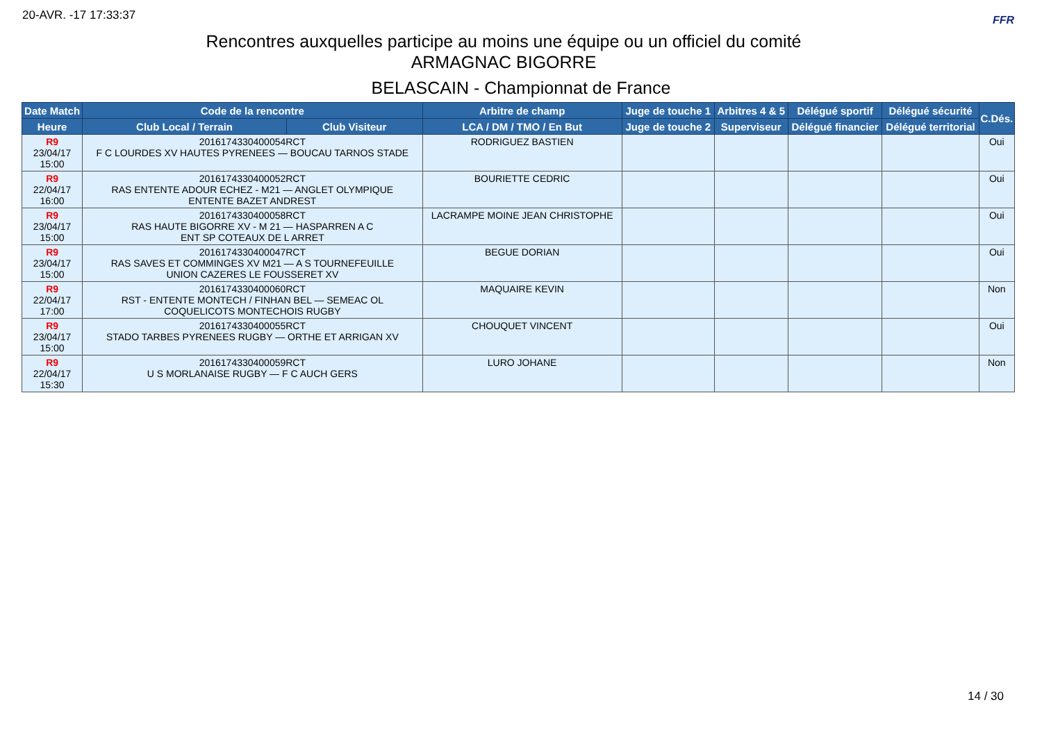20-AVR. -17 17:33:37 FFR
Rencontres auxquelles participe au moins une équipe ou un officiel du comité
ARMAGNAC BIGORRE
BELASCAIN - Championnat de France
| Date Match | Code de la rencontre | | Arbitre de champ | Juge de touche 1 | Arbitres 4 & 5 | Délégué sportif | Délégué sécurité | C.Dés. |
| --- | --- | --- | --- | --- | --- | --- | --- | --- |
| Heure | Club Local / Terrain | Club Visiteur | LCA / DM / TMO / En But | Juge de touche 2 | Superviseur | Délégué financier | Délégué territorial | |
| R9 23/04/17 15:00 | 2016174330400054RCT F C LOURDES XV HAUTES PYRENEES — BOUCAU TARNOS STADE | | RODRIGUEZ BASTIEN | | | | | Oui |
| R9 22/04/17 16:00 | 2016174330400052RCT RAS ENTENTE ADOUR ECHEZ - M21 — ANGLET OLYMPIQUE ENTENTE BAZET ANDREST | | BOURIETTE CEDRIC | | | | | Oui |
| R9 23/04/17 15:00 | 2016174330400058RCT RAS HAUTE BIGORRE XV - M 21 — HASPARREN A C ENT SP COTEAUX DE L ARRET | | LACRAMPE MOINE JEAN CHRISTOPHE | | | | | Oui |
| R9 23/04/17 15:00 | 2016174330400047RCT RAS SAVES ET COMMINGES XV M21 — A S TOURNEFEUILLE UNION CAZERES LE FOUSSERET XV | | BEGUE DORIAN | | | | | Oui |
| R9 22/04/17 17:00 | 2016174330400060RCT RST - ENTENTE MONTECH / FINHAN BEL — SEMEAC OL COQUELICOTS MONTECHOIS RUGBY | | MAQUAIRE KEVIN | | | | | Non |
| R9 23/04/17 15:00 | 2016174330400055RCT STADO TARBES PYRENEES RUGBY — ORTHE ET ARRIGAN XV | | CHOUQUET VINCENT | | | | | Oui |
| R9 22/04/17 15:30 | 2016174330400059RCT U S MORLANAISE RUGBY — F C AUCH GERS | | LURO JOHANE | | | | | Non |
14 / 30